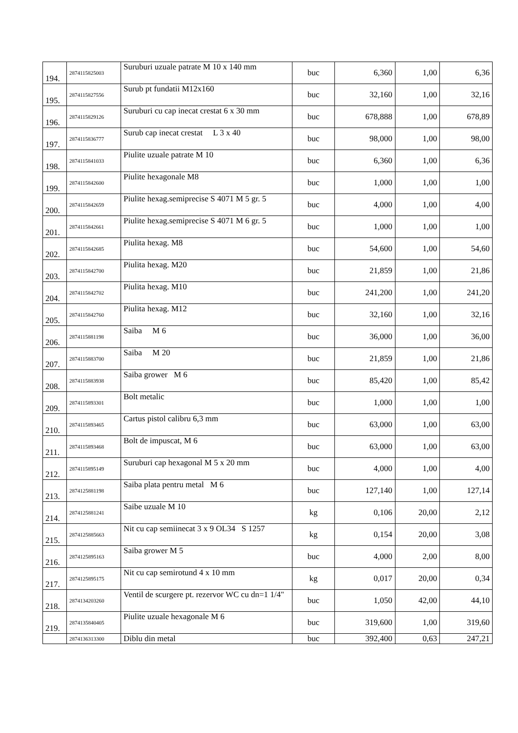| 194. | 2874115825003 | Suruburi uzuale patrate M 10 x 140 mm | buc | 6,360 | 1,00 | 6,36 |
| 195. | 2874115827556 | Surub pt fundatii M12x160 | buc | 32,160 | 1,00 | 32,16 |
| 196. | 2874115829126 | Suruburi cu cap inecat crestat 6 x 30 mm | buc | 678,888 | 1,00 | 678,89 |
| 197. | 2874115836777 | Surub cap inecat crestat L 3 x 40 | buc | 98,000 | 1,00 | 98,00 |
| 198. | 2874115841033 | Piulite uzuale patrate M 10 | buc | 6,360 | 1,00 | 6,36 |
| 199. | 2874115842600 | Piulite hexagonale M8 | buc | 1,000 | 1,00 | 1,00 |
| 200. | 2874115842659 | Piulite hexag.semiprecise S 4071 M 5 gr. 5 | buc | 4,000 | 1,00 | 4,00 |
| 201. | 2874115842661 | Piulite hexag.semiprecise S 4071 M 6 gr. 5 | buc | 1,000 | 1,00 | 1,00 |
| 202. | 2874115842685 | Piulita hexag. M8 | buc | 54,600 | 1,00 | 54,60 |
| 203. | 2874115842700 | Piulita hexag. M20 | buc | 21,859 | 1,00 | 21,86 |
| 204. | 2874115842702 | Piulita hexag. M10 | buc | 241,200 | 1,00 | 241,20 |
| 205. | 2874115842760 | Piulita hexag. M12 | buc | 32,160 | 1,00 | 32,16 |
| 206. | 2874115881198 | Saiba M 6 | buc | 36,000 | 1,00 | 36,00 |
| 207. | 2874115883700 | Saiba M 20 | buc | 21,859 | 1,00 | 21,86 |
| 208. | 2874115883938 | Saiba grower M 6 | buc | 85,420 | 1,00 | 85,42 |
| 209. | 2874115893301 | Bolt metalic | buc | 1,000 | 1,00 | 1,00 |
| 210. | 2874115893465 | Cartus pistol calibru 6,3 mm | buc | 63,000 | 1,00 | 63,00 |
| 211. | 2874115893468 | Bolt de impuscat, M 6 | buc | 63,000 | 1,00 | 63,00 |
| 212. | 2874115895149 | Suruburi cap hexagonal M 5 x 20 mm | buc | 4,000 | 1,00 | 4,00 |
| 213. | 2874125881198 | Saiba plata pentru metal M 6 | buc | 127,140 | 1,00 | 127,14 |
| 214. | 2874125881241 | Saibe uzuale M 10 | kg | 0,106 | 20,00 | 2,12 |
| 215. | 2874125885663 | Nit cu cap semiinecat 3 x 9 OL34 S 1257 | kg | 0,154 | 20,00 | 3,08 |
| 216. | 2874125895163 | Saiba grower M 5 | buc | 4,000 | 2,00 | 8,00 |
| 217. | 2874125895175 | Nit cu cap semirotund 4 x 10 mm | kg | 0,017 | 20,00 | 0,34 |
| 218. | 2874134203260 | Ventil de scurgere pt. rezervor WC cu dn=1 1/4" | buc | 1,050 | 42,00 | 44,10 |
| 219. | 2874135840405 | Piulite uzuale hexagonale M 6 | buc | 319,600 | 1,00 | 319,60 |
| | 2874136313300 | Diblu din metal | buc | 392,400 | 0,63 | 247,21 |